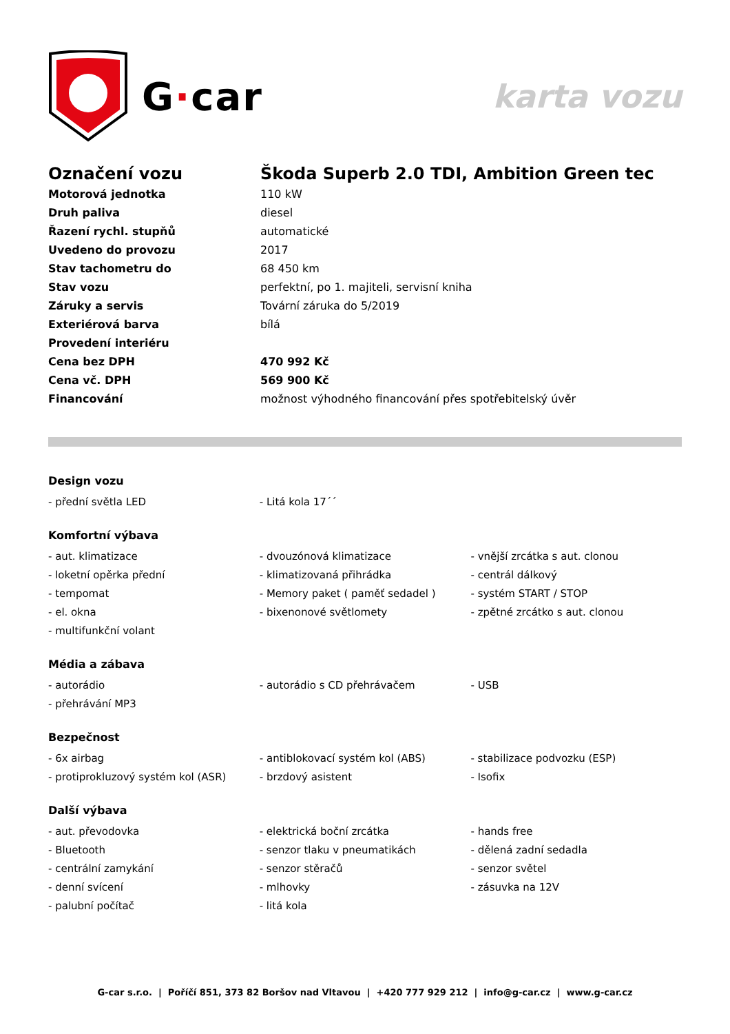G·car
karta vozu
| Označení vozu | Škoda Superb 2.0 TDI, Ambition Green tec |
| Motorová jednotka | 110 kW |
| Druh paliva | diesel |
| Řazení rychl. stupňů | automatické |
| Uvedeno do provozu | 2017 |
| Stav tachometru do | 68 450 km |
| Stav vozu | perfektní, po 1. majiteli, servisní kniha |
| Záruky a servis | Tovární záruka do 5/2019 |
| Exteriérová barva | bílá |
| Provedení interiéru | |
| Cena bez DPH | 470 992 Kč |
| Cena vč. DPH | 569 900 Kč |
| Financování | možnost výhodného financování přes spotřebitelský úvěr |
Design vozu
| - přední světla LED | - Litá kola 17´´ | |
Komfortní výbava
| - aut. klimatizace | - dvouzónová klimatizace | - vnější zrcátka s aut. clonou |
| - loketní opěrka přední | - klimatizovaná přihrádka | - centrál dálkový |
| - tempomat | - Memory paket ( paměť sedadel ) | - systém START / STOP |
| - el. okna | - bixenonové světlomety | - zpětné zrcátko s aut. clonou |
| - multifunkční volant | | |
Média a zábava
| - autorádio | - autorádio s CD přehrávačem | - USB |
| - přehrávání MP3 | | |
Bezpečnost
| - 6x airbag | - antiblokovací systém kol (ABS) | - stabilizace podvozku (ESP) |
| - protiprokluzový systém kol (ASR) | - brzdový asistent | - Isofix |
Další výbava
| - aut. převodovka | - elektrická boční zrcátka | - hands free |
| - Bluetooth | - senzor tlaku v pneumatikách | - dělená zadní sedadla |
| - centrální zamykání | - senzor stěračů | - senzor světel |
| - denní svícení | - mlhovky | - zásuvka na 12V |
| - palubní počítač | - litá kola | |
G-car s.r.o. | Poříčí 851, 373 82 Boršov nad Vltavou | +420 777 929 212 | info@g-car.cz | www.g-car.cz